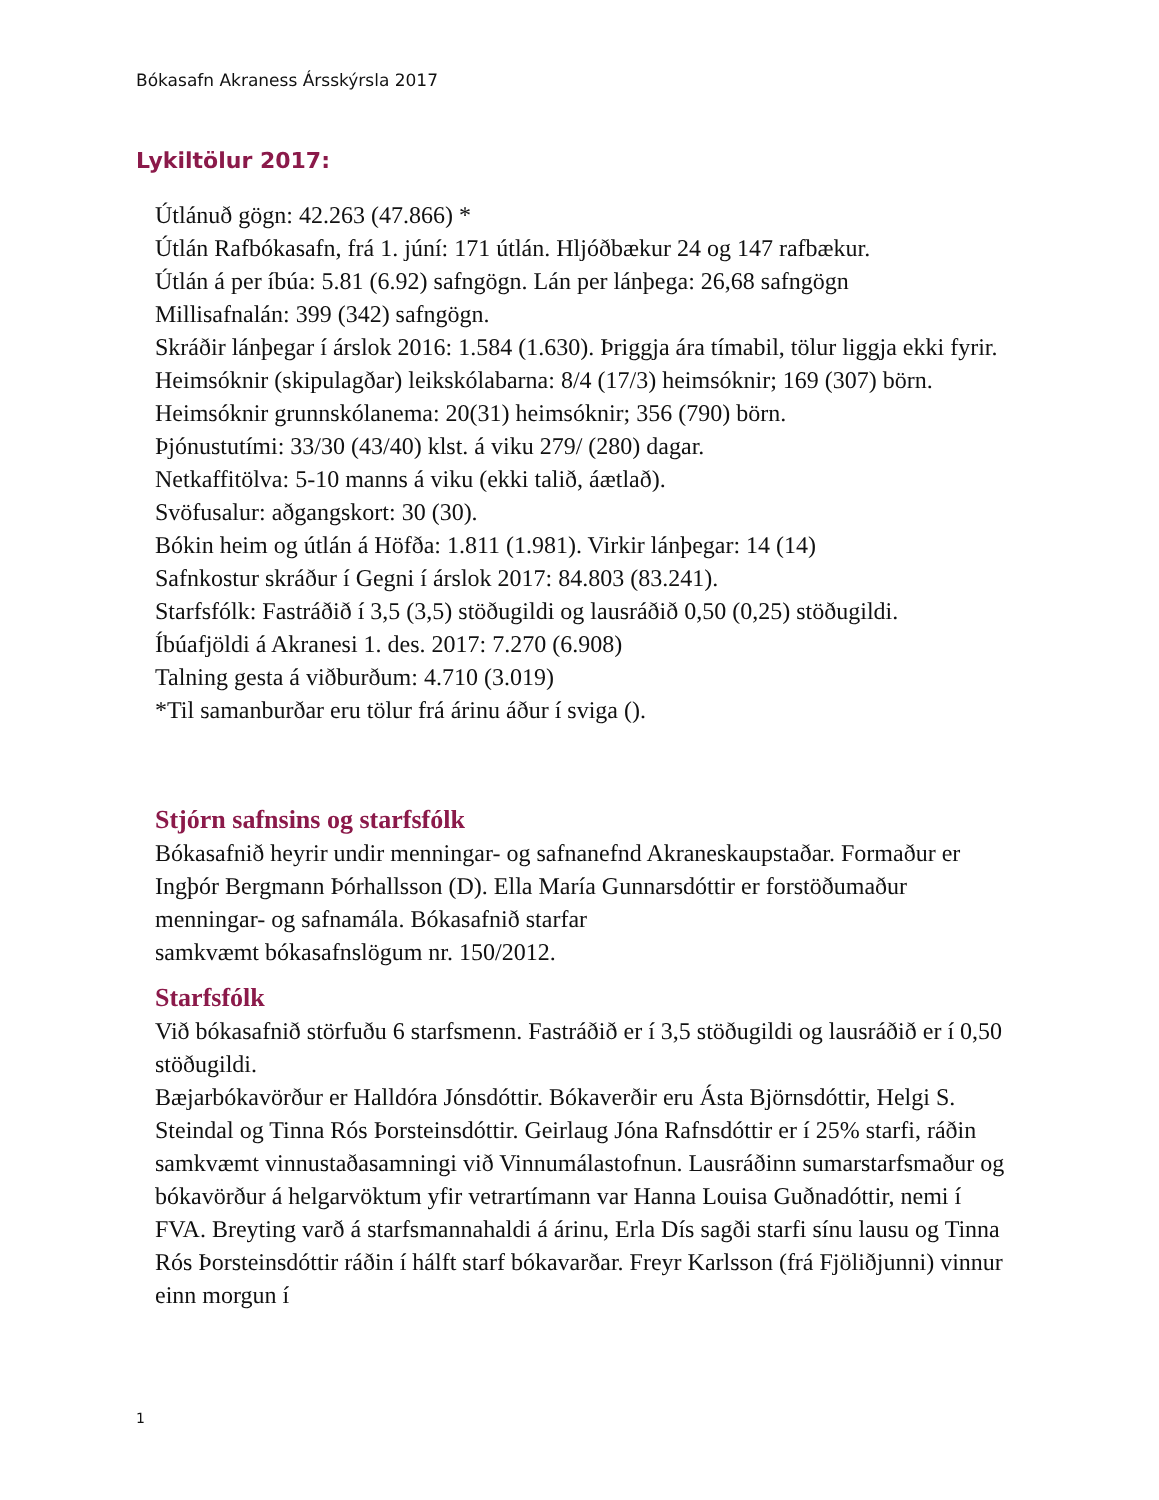Bókasafn Akraness Ársskýrsla 2017
Lykiltölur 2017:
Útlánuð gögn: 42.263 (47.866) *
Útlán Rafbókasafn, frá 1. júní: 171 útlán. Hljóðbækur 24 og 147 rafbækur.
Útlán á per íbúa: 5.81 (6.92) safngögn. Lán per lánþega: 26,68 safngögn
Millisafnalán: 399 (342) safngögn.
Skráðir lánþegar í árslok 2016: 1.584 (1.630). Þriggja ára tímabil, tölur liggja ekki fyrir.
Heimsóknir (skipulagðar) leikskólabarna: 8/4 (17/3) heimsóknir; 169 (307) börn.
Heimsóknir grunnskólanema: 20(31) heimsóknir; 356 (790) börn.
Þjónustutími: 33/30 (43/40) klst. á viku 279/ (280) dagar.
Netkaffitölva: 5-10 manns á viku (ekki talið, áætlað).
Svöfusalur: aðgangskort: 30 (30).
Bókin heim og útlán á Höfða: 1.811 (1.981). Virkir lánþegar: 14 (14)
Safnkostur skráður í Gegni í árslok 2017: 84.803 (83.241).
Starfsfólk: Fastráðið í 3,5 (3,5) stöðugildi og lausráðið 0,50 (0,25) stöðugildi.
Íbúafjöldi á Akranesi 1. des. 2017: 7.270 (6.908)
Talning gesta á viðburðum: 4.710 (3.019)
*Til samanburðar eru tölur frá árinu áður í sviga ().
Stjórn safnsins og starfsfólk
Bókasafnið heyrir undir menningar- og safnanefnd Akraneskaupstaðar. Formaður er Ingþór Bergmann Þórhallsson (D). Ella María Gunnarsdóttir er forstöðumaður menningar- og safnamála. Bókasafnið starfar
samkvæmt bókasafnslögum nr. 150/2012.
Starfsfólk
Við bókasafnið störfuðu 6 starfsmenn. Fastráðið er í 3,5 stöðugildi og lausráðið er í 0,50 stöðugildi.
Bæjarbókavörður er Halldóra Jónsdóttir. Bókaverðir eru Ásta Björnsdóttir, Helgi S. Steindal og Tinna Rós Þorsteinsdóttir. Geirlaug Jóna Rafnsdóttir er í 25% starfi, ráðin samkvæmt vinnustaðasamningi við Vinnumálastofnun. Lausráðinn sumarstarfsmaður og bókavörður á helgarvöktum yfir vetrartímann var Hanna Louisa Guðnadóttir, nemi í FVA. Breyting varð á starfsmannahaldi á árinu, Erla Dís sagði starfi sínu lausu og Tinna Rós Þorsteinsdóttir ráðin í hálft starf bókavarðar. Freyr Karlsson (frá Fjöliðjunni) vinnur einn morgun í
1